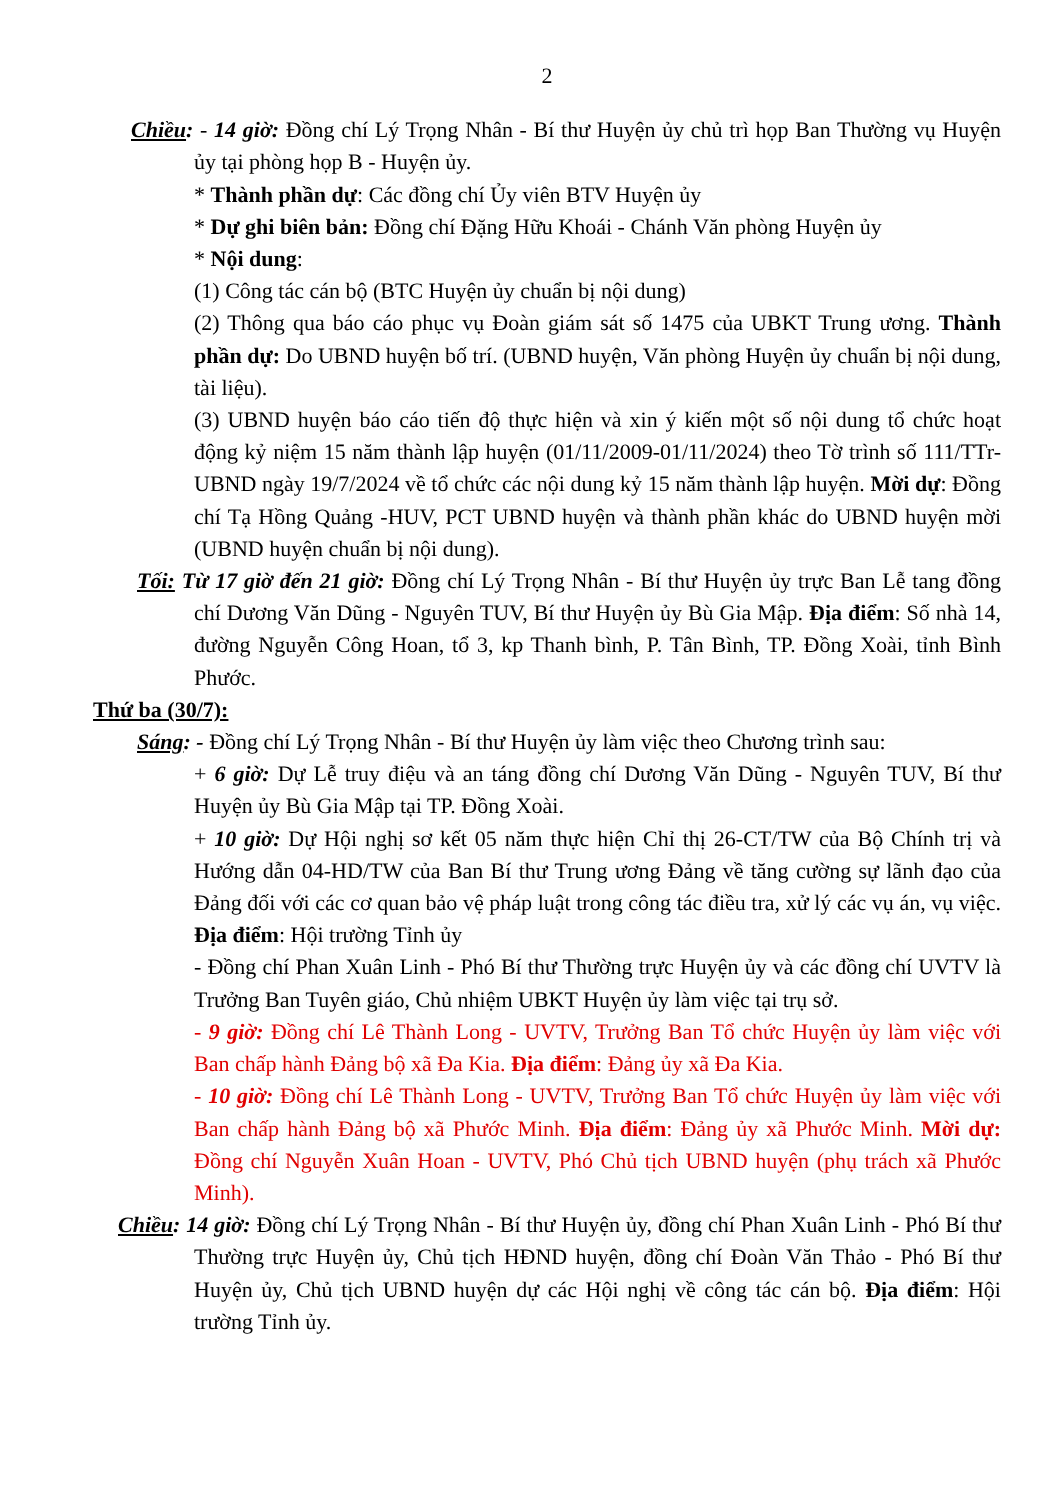2
Chiều: - 14 giờ: Đồng chí Lý Trọng Nhân - Bí thư Huyện ủy chủ trì họp Ban Thường vụ Huyện ủy tại phòng họp B - Huyện ủy.
* Thành phần dự: Các đồng chí Ủy viên BTV Huyện ủy
* Dự ghi biên bản: Đồng chí Đặng Hữu Khoái - Chánh Văn phòng Huyện ủy
* Nội dung:
(1) Công tác cán bộ (BTC Huyện ủy chuẩn bị nội dung)
(2) Thông qua báo cáo phục vụ Đoàn giám sát số 1475 của UBKT Trung ương. Thành phần dự: Do UBND huyện bố trí. (UBND huyện, Văn phòng Huyện ủy chuẩn bị nội dung, tài liệu).
(3) UBND huyện báo cáo tiến độ thực hiện và xin ý kiến một số nội dung tổ chức hoạt động kỷ niệm 15 năm thành lập huyện (01/11/2009-01/11/2024) theo Tờ trình số 111/TTr-UBND ngày 19/7/2024 về tổ chức các nội dung kỷ 15 năm thành lập huyện. Mời dự: Đồng chí Tạ Hồng Quảng -HUV, PCT UBND huyện và thành phần khác do UBND huyện mời (UBND huyện chuẩn bị nội dung).
Tối: Từ 17 giờ đến 21 giờ: Đồng chí Lý Trọng Nhân - Bí thư Huyện ủy trực Ban Lễ tang đồng chí Dương Văn Dũng - Nguyên TUV, Bí thư Huyện ủy Bù Gia Mập. Địa điểm: Số nhà 14, đường Nguyễn Công Hoan, tổ 3, kp Thanh bình, P. Tân Bình, TP. Đồng Xoài, tỉnh Bình Phước.
Thứ ba (30/7):
Sáng: - Đồng chí Lý Trọng Nhân - Bí thư Huyện ủy làm việc theo Chương trình sau:
+ 6 giờ: Dự Lễ truy điệu và an táng đồng chí Dương Văn Dũng - Nguyên TUV, Bí thư Huyện ủy Bù Gia Mập tại TP. Đồng Xoài.
+ 10 giờ: Dự Hội nghị sơ kết 05 năm thực hiện Chỉ thị 26-CT/TW của Bộ Chính trị và Hướng dẫn 04-HD/TW của Ban Bí thư Trung ương Đảng về tăng cường sự lãnh đạo của Đảng đối với các cơ quan bảo vệ pháp luật trong công tác điều tra, xử lý các vụ án, vụ việc. Địa điểm: Hội trường Tỉnh ủy
- Đồng chí Phan Xuân Linh - Phó Bí thư Thường trực Huyện ủy và các đồng chí UVTV là Trưởng Ban Tuyên giáo, Chủ nhiệm UBKT Huyện ủy làm việc tại trụ sở.
- 9 giờ: Đồng chí Lê Thành Long - UVTV, Trưởng Ban Tổ chức Huyện ủy làm việc với Ban chấp hành Đảng bộ xã Đa Kia. Địa điểm: Đảng ủy xã Đa Kia.
- 10 giờ: Đồng chí Lê Thành Long - UVTV, Trưởng Ban Tổ chức Huyện ủy làm việc với Ban chấp hành Đảng bộ xã Phước Minh. Địa điểm: Đảng ủy xã Phước Minh. Mời dự: Đồng chí Nguyễn Xuân Hoan - UVTV, Phó Chủ tịch UBND huyện (phụ trách xã Phước Minh).
Chiều: 14 giờ: Đồng chí Lý Trọng Nhân - Bí thư Huyện ủy, đồng chí Phan Xuân Linh - Phó Bí thư Thường trực Huyện ủy, Chủ tịch HĐND huyện, đồng chí Đoàn Văn Thảo - Phó Bí thư Huyện ủy, Chủ tịch UBND huyện dự các Hội nghị về công tác cán bộ. Địa điểm: Hội trường Tỉnh ủy.